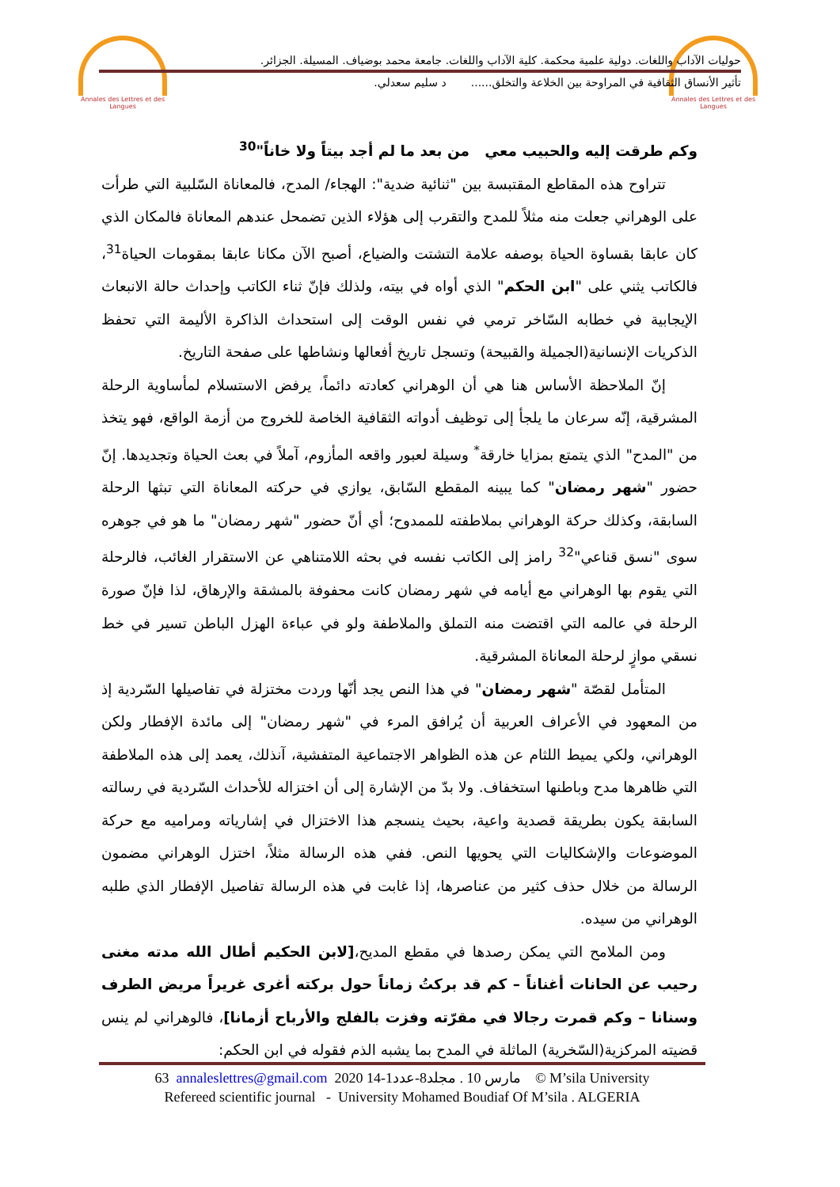Annales des Lettres et des Langues
Annales des Lettres et des Langues
حوليات الآداب واللغات. دولية علمية محكمة. كلية الآداب واللغات. جامعة محمد بوضياف. المسيلة. الجزائر.
تأثير الأنساق الثقافية في المراوحة بين الخلاعة والتخلق...... د سليم سعدلي.
وكم طرقت إليه والحبيب معي من بعد ما لم أجد بيتاً ولا خاناً"<sup>30</sup>
تتراوح هذه المقاطع المقتبسة بين "ثنائية ضدية": الهجاء/ المدح، فالمعاناة السّلبية التي طرأت على الوهراني جعلت منه مثلاً للمدح والتقرب إلى هؤلاء الذين تضمحل عندهم المعاناة فالمكان الذي كان عابقا بقساوة الحياة بوصفه علامة التشتت والضياع، أصبح الآن مكانا عابقا بمقومات الحياة<sup>31</sup>، فالكاتب يثني على "ابن الحكم" الذي أواه في بيته، ولذلك فإنّ ثناء الكاتب وإحداث حالة الانبعاث الإيجابية في خطابه السّاخر ترمي في نفس الوقت إلى استحداث الذاكرة الأليمة التي تحفظ الذكريات الإنسانية(الجميلة والقبيحة) وتسجل تاريخ أفعالها ونشاطها على صفحة التاريخ.
إنّ الملاحظة الأساس هنا هي أن الوهراني كعادته دائماً، يرفض الاستسلام لمأساوية الرحلة المشرقية، إنّه سرعان ما يلجأ إلى توظيف أدواته الثقافية الخاصة للخروج من أزمة الواقع، فهو يتخذ من "المدح" الذي يتمتع بمزايا خارقة<sup>*</sup> وسيلة لعبور واقعه المأزوم، آملاً في بعث الحياة وتجديدها. إنّ حضور "شهر رمضان" كما يبينه المقطع السّابق، يوازي في حركته المعاناة التي تبثها الرحلة السابقة، وكذلك حركة الوهراني بملاطفته للممدوح؛ أي أنّ حضور "شهر رمضان" ما هو في جوهره سوى "نسق قناعي"<sup>32</sup> رامز إلى الكاتب نفسه في بحثه اللامتناهي عن الاستقرار الغائب، فالرحلة التي يقوم بها الوهراني مع أيامه في شهر رمضان كانت محفوفة بالمشقة والإرهاق، لذا فإنّ صورة الرحلة في عالمه التي اقتضت منه التملق والملاطفة ولو في عباءة الهزل الباطن تسير في خط نسقي موازٍ لرحلة المعاناة المشرقية.
المتأمل لقصّة "شهر رمضان" في هذا النص يجد أنّها وردت مختزلة في تفاصيلها السّردية إذ من المعهود في الأعراف العربية أن يُرافق المرء في "شهر رمضان" إلى مائدة الإفطار ولكن الوهراني، ولكي يميط اللثام عن هذه الظواهر الاجتماعية المتفشية، آنذلك، يعمد إلى هذه الملاطفة التي ظاهرها مدح وباطنها استخفاف. ولا بدّ من الإشارة إلى أن اختزاله للأحداث السّردية في رسالته السابقة يكون بطريقة قصدية واعية، بحيث ينسجم هذا الاختزال في إشارياته ومراميه مع حركة الموضوعات والإشكاليات التي يحويها النص. ففي هذه الرسالة مثلاً، اختزل الوهراني مضمون الرسالة من خلال حذف كثير من عناصرها، إذا غابت في هذه الرسالة تفاصيل الإفطار الذي طلبه الوهراني من سيده.
ومن الملامح التي يمكن رصدها في مقطع المديح،[لابن الحكيم أطال الله مدته مغنى رحيب عن الحانات أغناناً – كم قد بركتُ زماناً حول بركته أغرى غريراً مريض الطرف وسنانا – وكم قمرت رجالا في مقرّته وفزت بالفلج والأرباح أزمانا]، فالوهراني لم ينس قضيته المركزية(السّخرية) الماثلة في المدح بما يشبه الذم فقوله في ابن الحكم:
63 annaleslettres@gmail.com 2020 مارس 10 . مجلد8-عدد1-14 © M’sila University
Refereed scientific journal - University Mohamed Boudiaf Of M’sila . ALGERIA